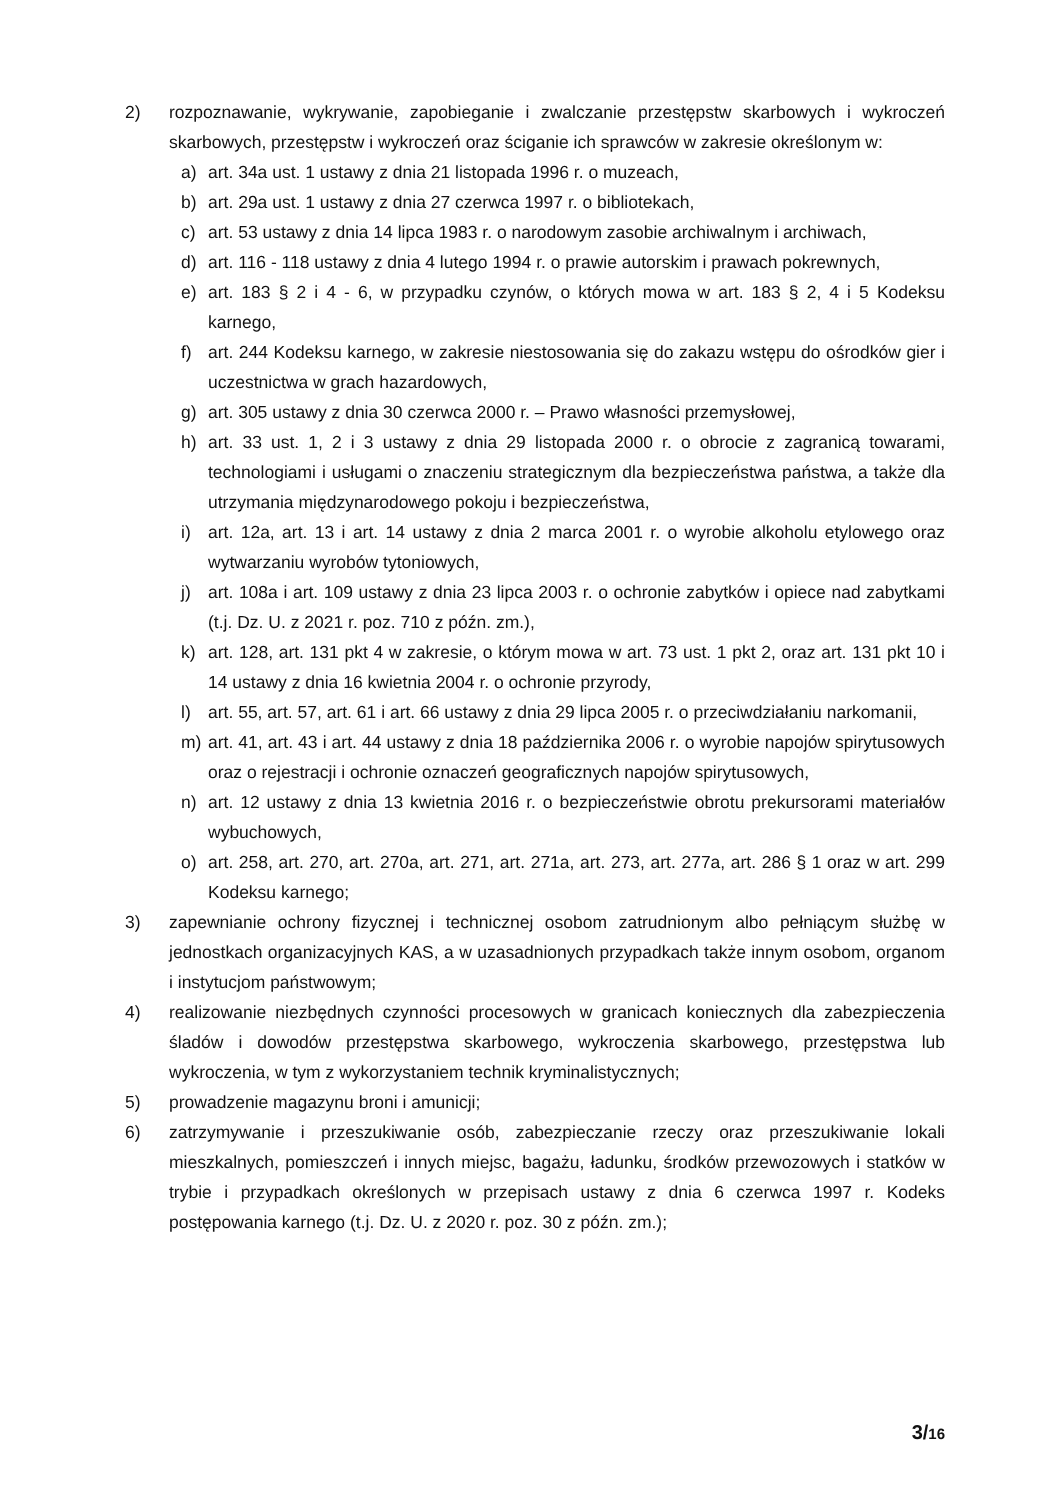2) rozpoznawanie, wykrywanie, zapobieganie i zwalczanie przestępstw skarbowych i wykroczeń skarbowych, przestępstw i wykroczeń oraz ściganie ich sprawców w zakresie określonym w:
a) art. 34a ust. 1 ustawy z dnia 21 listopada 1996 r. o muzeach,
b) art. 29a ust. 1 ustawy z dnia 27 czerwca 1997 r. o bibliotekach,
c) art. 53 ustawy z dnia 14 lipca 1983 r. o narodowym zasobie archiwalnym i archiwach,
d) art. 116 - 118 ustawy z dnia 4 lutego 1994 r. o prawie autorskim i prawach pokrewnych,
e) art. 183 § 2 i 4 - 6, w przypadku czynów, o których mowa w art. 183 § 2, 4 i 5 Kodeksu karnego,
f) art. 244 Kodeksu karnego, w zakresie niestosowania się do zakazu wstępu do ośrodków gier i uczestnictwa w grach hazardowych,
g) art. 305 ustawy z dnia 30 czerwca 2000 r. – Prawo własności przemysłowej,
h) art. 33 ust. 1, 2 i 3 ustawy z dnia 29 listopada 2000 r. o obrocie z zagranicą towarami, technologiami i usługami o znaczeniu strategicznym dla bezpieczeństwa państwa, a także dla utrzymania międzynarodowego pokoju i bezpieczeństwa,
i) art. 12a, art. 13 i art. 14 ustawy z dnia 2 marca 2001 r. o wyrobie alkoholu etylowego oraz wytwarzaniu wyrobów tytoniowych,
j) art. 108a i art. 109 ustawy z dnia 23 lipca 2003 r. o ochronie zabytków i opiece nad zabytkami (t.j. Dz. U. z 2021 r. poz. 710 z późn. zm.),
k) art. 128, art. 131 pkt 4 w zakresie, o którym mowa w art. 73 ust. 1 pkt 2, oraz art. 131 pkt 10 i 14 ustawy z dnia 16 kwietnia 2004 r. o ochronie przyrody,
l) art. 55, art. 57, art. 61 i art. 66 ustawy z dnia 29 lipca 2005 r. o przeciwdziałaniu narkomanii,
m) art. 41, art. 43 i art. 44 ustawy z dnia 18 października 2006 r. o wyrobie napojów spirytusowych oraz o rejestracji i ochronie oznaczeń geograficznych napojów spirytusowych,
n) art. 12 ustawy z dnia 13 kwietnia 2016 r. o bezpieczeństwie obrotu prekursorami materiałów wybuchowych,
o) art. 258, art. 270, art. 270a, art. 271, art. 271a, art. 273, art. 277a, art. 286 § 1 oraz w art. 299 Kodeksu karnego;
3) zapewnianie ochrony fizycznej i technicznej osobom zatrudnionym albo pełniącym służbę w jednostkach organizacyjnych KAS, a w uzasadnionych przypadkach także innym osobom, organom i instytucjom państwowym;
4) realizowanie niezbędnych czynności procesowych w granicach koniecznych dla zabezpieczenia śladów i dowodów przestępstwa skarbowego, wykroczenia skarbowego, przestępstwa lub wykroczenia, w tym z wykorzystaniem technik kryminalistycznych;
5) prowadzenie magazynu broni i amunicji;
6) zatrzymywanie i przeszukiwanie osób, zabezpieczanie rzeczy oraz przeszukiwanie lokali mieszkalnych, pomieszczeń i innych miejsc, bagażu, ładunku, środków przewozowych i statków w trybie i przypadkach określonych w przepisach ustawy z dnia 6 czerwca 1997 r. Kodeks postępowania karnego (t.j. Dz. U. z 2020 r. poz. 30 z późn. zm.);
3/16